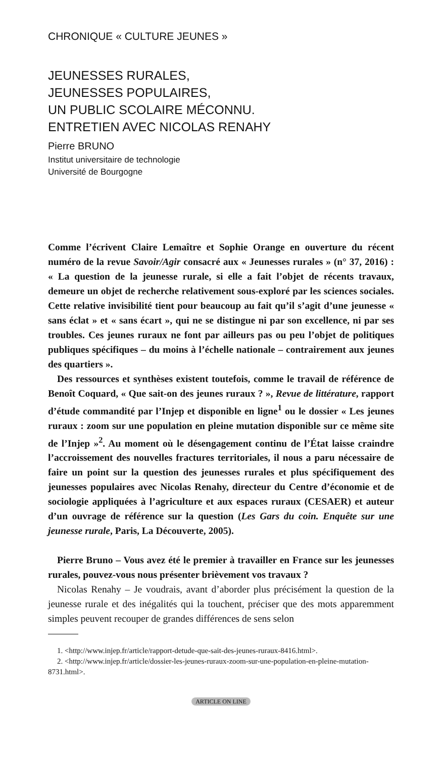CHRONIQUE « CULTURE JEUNES »
JEUNESSES RURALES,
JEUNESSES POPULAIRES,
UN PUBLIC SCOLAIRE MÉCONNU.
ENTRETIEN AVEC NICOLAS RENAHY
Pierre BRUNO
Institut universitaire de technologie
Université de Bourgogne
Comme l’écrivent Claire Lemaître et Sophie Orange en ouverture du récent numéro de la revue Savoir/Agir consacré aux « Jeunesses rurales » (n° 37, 2016) : « La question de la jeunesse rurale, si elle a fait l’objet de récents travaux, demeure un objet de recherche relativement sous-exploré par les sciences sociales. Cette relative invisibilité tient pour beaucoup au fait qu’il s’agit d’une jeunesse « sans éclat » et « sans écart », qui ne se distingue ni par son excellence, ni par ses troubles. Ces jeunes ruraux ne font par ailleurs pas ou peu l’objet de politiques publiques spécifiques – du moins à l’échelle nationale – contrairement aux jeunes des quartiers ».
Des ressources et synthèses existent toutefois, comme le travail de référence de Benoît Coquard, « Que sait-on des jeunes ruraux ? », Revue de littérature, rapport d’étude commandité par l’Injep et disponible en ligne<sup>1</sup> ou le dossier « Les jeunes ruraux : zoom sur une population en pleine mutation disponible sur ce même site de l’Injep »<sup>2</sup>. Au moment où le désengagement continu de l’État laisse craindre l’accroissement des nouvelles fractures territoriales, il nous a paru nécessaire de faire un point sur la question des jeunesses rurales et plus spécifiquement des jeunesses populaires avec Nicolas Renahy, directeur du Centre d’économie et de sociologie appliquées à l’agriculture et aux espaces ruraux (CESAER) et auteur d’un ouvrage de référence sur la question (Les Gars du coin. Enquête sur une jeunesse rurale, Paris, La Découverte, 2005).
Pierre Bruno – Vous avez été le premier à travailler en France sur les jeunesses rurales, pouvez-vous nous présenter brièvement vos travaux ?
Nicolas Renahy – Je voudrais, avant d’aborder plus précisément la question de la jeunesse rurale et des inégalités qui la touchent, préciser que des mots apparemment simples peuvent recouper de grandes différences de sens selon
1. <http://www.injep.fr/article/rapport-detude-que-sait-des-jeunes-ruraux-8416.html>.
2. <http://www.injep.fr/article/dossier-les-jeunes-ruraux-zoom-sur-une-population-en-pleine-mutation-8731.html>.
ARTICLE ON LINE